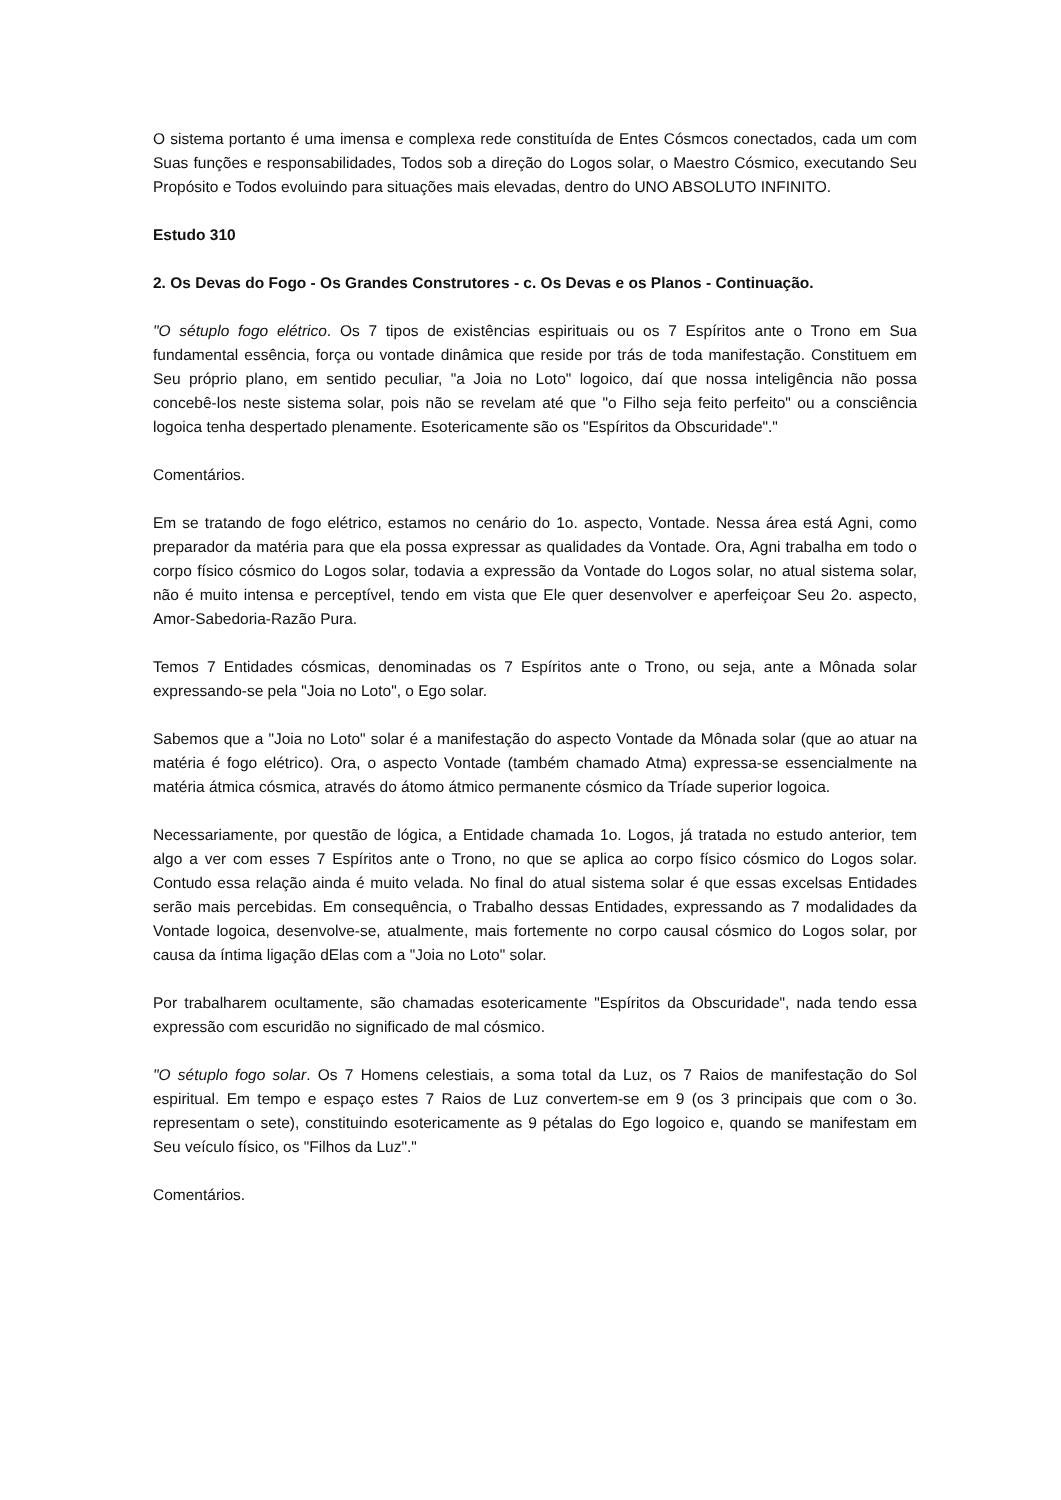O sistema portanto é uma imensa e complexa rede constituída de Entes Cósmcos conectados, cada um com Suas funções e responsabilidades, Todos sob a direção do Logos solar, o Maestro Cósmico, executando Seu Propósito e Todos evoluindo para situações mais elevadas, dentro do UNO ABSOLUTO INFINITO.
Estudo 310
2. Os Devas do Fogo - Os Grandes Construtores - c. Os Devas e os Planos - Continuação.
"O sétuplo fogo elétrico. Os 7 tipos de existências espirituais ou os 7 Espíritos ante o Trono em Sua fundamental essência, força ou vontade dinâmica que reside por trás de toda manifestação. Constituem em Seu próprio plano, em sentido peculiar, "a Joia no Loto" logoico, daí que nossa inteligência não possa concebê-los neste sistema solar, pois não se revelam até que "o Filho seja feito perfeito" ou a consciência logoica tenha despertado plenamente. Esotericamente são os "Espíritos da Obscuridade"."
Comentários.
Em se tratando de fogo elétrico, estamos no cenário do 1o. aspecto, Vontade. Nessa área está Agni, como preparador da matéria para que ela possa expressar as qualidades da Vontade. Ora, Agni trabalha em todo o corpo físico cósmico do Logos solar, todavia a expressão da Vontade do Logos solar, no atual sistema solar, não é muito intensa e perceptível, tendo em vista que Ele quer desenvolver e aperfeiçoar Seu 2o. aspecto, Amor-Sabedoria-Razão Pura.
Temos 7 Entidades cósmicas, denominadas os 7 Espíritos ante o Trono, ou seja, ante a Mônada solar expressando-se pela "Joia no Loto", o Ego solar.
Sabemos que a "Joia no Loto" solar é a manifestação do aspecto Vontade da Mônada solar (que ao atuar na matéria é fogo elétrico). Ora, o aspecto Vontade (também chamado Atma) expressa-se essencialmente na matéria átmica cósmica, através do átomo átmico permanente cósmico da Tríade superior logoica.
Necessariamente, por questão de lógica, a Entidade chamada 1o. Logos, já tratada no estudo anterior, tem algo a ver com esses 7 Espíritos ante o Trono, no que se aplica ao corpo físico cósmico do Logos solar. Contudo essa relação ainda é muito velada. No final do atual sistema solar é que essas excelsas Entidades serão mais percebidas. Em consequência, o Trabalho dessas Entidades, expressando as 7 modalidades da Vontade logoica, desenvolve-se, atualmente, mais fortemente no corpo causal cósmico do Logos solar, por causa da íntima ligação dElas com a "Joia no Loto" solar.
Por trabalharem ocultamente, são chamadas esotericamente "Espíritos da Obscuridade", nada tendo essa expressão com escuridão no significado de mal cósmico.
"O sétuplo fogo solar. Os 7 Homens celestiais, a soma total da Luz, os 7 Raios de manifestação do Sol espiritual. Em tempo e espaço estes 7 Raios de Luz convertem-se em 9 (os 3 principais que com o 3o. representam o sete), constituindo esotericamente as 9 pétalas do Ego logoico e, quando se manifestam em Seu veículo físico, os "Filhos da Luz"."
Comentários.